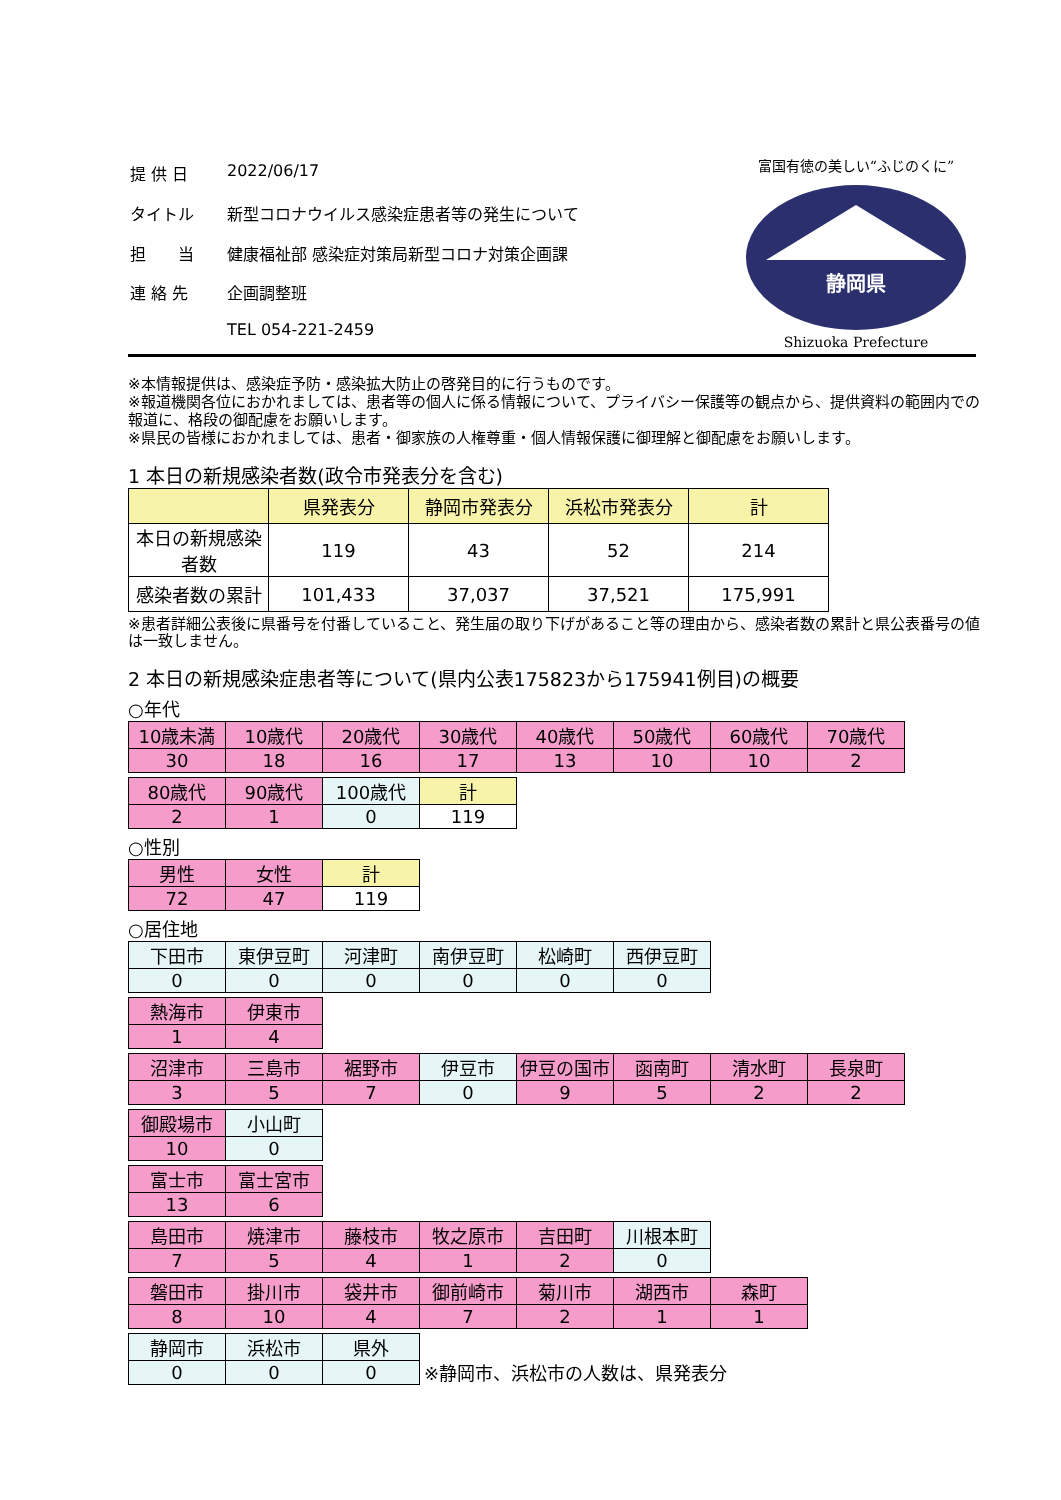| 提 供 日 | 2022/06/17 |
| タイトル | 新型コロナウイルス感染症患者等の発生について |
| 担 当 | 健康福祉部 感染症対策局新型コロナ対策企画課 |
| 連 絡 先 | 企画調整班 |
| | TEL 054-221-2459 |
富国有徳の美しい“ふじのくに”
静岡県
Shizuoka Prefecture
※本情報提供は、感染症予防・感染拡大防止の啓発目的に行うものです。
※報道機関各位におかれましては、患者等の個人に係る情報について、プライバシー保護等の観点から、提供資料の範囲内での報道に、格段の御配慮をお願いします。
※県民の皆様におかれましては、患者・御家族の人権尊重・個人情報保護に御理解と御配慮をお願いします。
1 本日の新規感染者数(政令市発表分を含む)
| | 県発表分 | 静岡市発表分 | 浜松市発表分 | 計 |
| --- | --- | --- | --- | --- |
| 本日の新規感染者数 | 119 | 43 | 52 | 214 |
| 感染者数の累計 | 101,433 | 37,037 | 37,521 | 175,991 |
※患者詳細公表後に県番号を付番していること、発生届の取り下げがあること等の理由から、感染者数の累計と県公表番号の値は一致しません。
2 本日の新規感染症患者等について(県内公表175823から175941例目)の概要
○年代
| 10歳未満 | 10歳代 | 20歳代 | 30歳代 | 40歳代 | 50歳代 | 60歳代 | 70歳代 |
| 30 | 18 | 16 | 17 | 13 | 10 | 10 | 2 |
| 80歳代 | 90歳代 | 100歳代 | 計 |
| 2 | 1 | 0 | 119 |
○性別
| 男性 | 女性 | 計 |
| 72 | 47 | 119 |
○居住地
| 下田市 | 東伊豆町 | 河津町 | 南伊豆町 | 松崎町 | 西伊豆町 |
| 0 | 0 | 0 | 0 | 0 | 0 |
| 熱海市 | 伊東市 |
| 1 | 4 |
| 沼津市 | 三島市 | 裾野市 | 伊豆市 | 伊豆の国市 | 函南町 | 清水町 | 長泉町 |
| 3 | 5 | 7 | 0 | 9 | 5 | 2 | 2 |
| 御殿場市 | 小山町 |
| 10 | 0 |
| 富士市 | 富士宮市 |
| 13 | 6 |
| 島田市 | 焼津市 | 藤枝市 | 牧之原市 | 吉田町 | 川根本町 |
| 7 | 5 | 4 | 1 | 2 | 0 |
| 磐田市 | 掛川市 | 袋井市 | 御前崎市 | 菊川市 | 湖西市 | 森町 |
| 8 | 10 | 4 | 7 | 2 | 1 | 1 |
| 静岡市 | 浜松市 | 県外 |
| 0 | 0 | 0 |
※静岡市、浜松市の人数は、県発表分